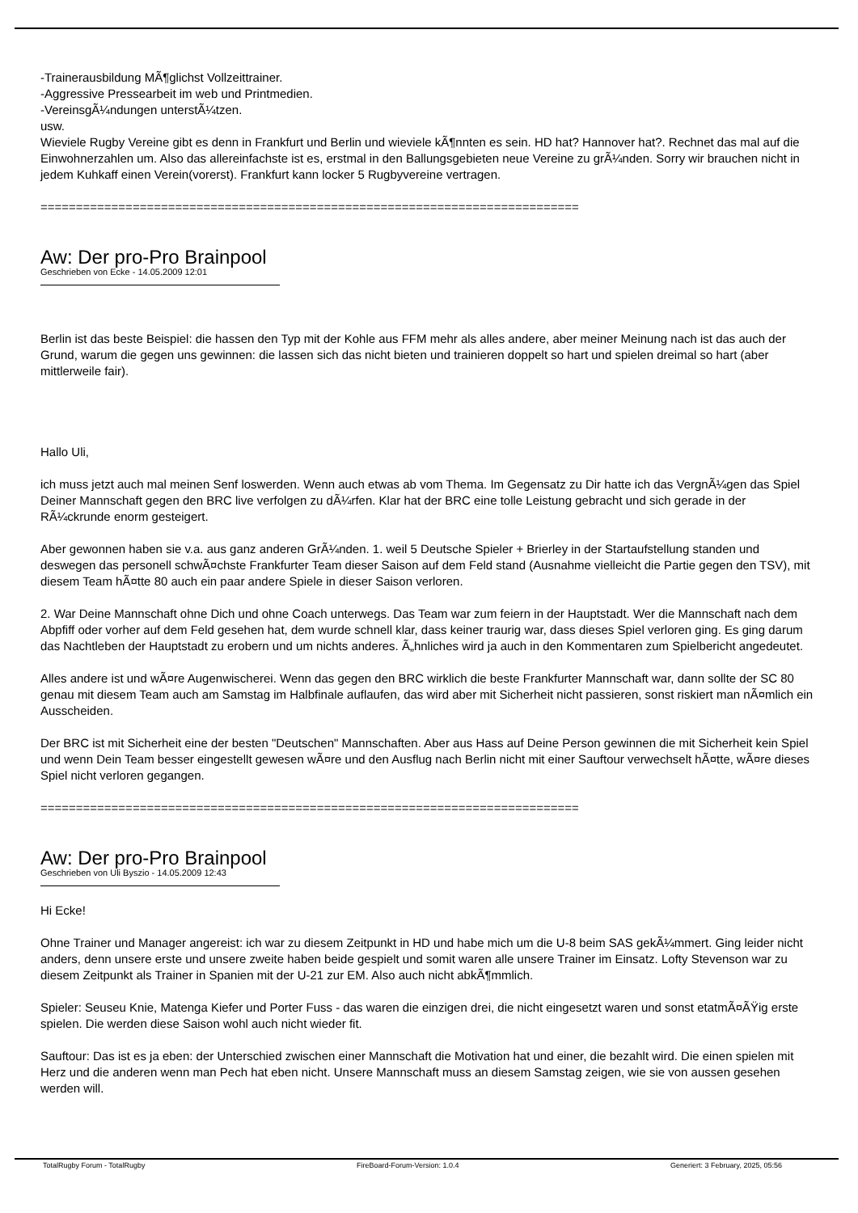-Trainerausbildung MÃ¶glichst Vollzeittrainer.
-Aggressive Pressearbeit im web und Printmedien.
-VereinsgÃ¼ndungen unterstÃ¼tzen.
usw.
Wieviele Rugby Vereine gibt es denn in Frankfurt und Berlin und wieviele kÃ¶nnten es sein. HD hat? Hannover hat?. Rechnet das mal auf die Einwohnerzahlen um. Also das allereinfachste ist es, erstmal in den Ballungsgebieten neue Vereine zu grÃ¼nden. Sorry wir brauchen nicht in jedem Kuhkaff einen Verein(vorerst). Frankfurt kann locker 5 Rugbyvereine vertragen.
============================================================================
Aw: Der pro-Pro Brainpool
Geschrieben von Ecke - 14.05.2009 12:01
Berlin ist das beste Beispiel: die hassen den Typ mit der Kohle aus FFM mehr als alles andere, aber meiner Meinung nach ist das auch der Grund, warum die gegen uns gewinnen: die lassen sich das nicht bieten und trainieren doppelt so hart und spielen dreimal so hart (aber mittlerweile fair).
Hallo Uli,
ich muss jetzt auch mal meinen Senf loswerden. Wenn auch etwas ab vom Thema. Im Gegensatz zu Dir hatte ich das VergnÃ¼gen das Spiel Deiner Mannschaft gegen den BRC live verfolgen zu dÃ¼rfen. Klar hat der BRC eine tolle Leistung gebracht und sich gerade in der RÃ¼ckrunde enorm gesteigert.
Aber gewonnen haben sie v.a. aus ganz anderen GrÃ¼nden. 1. weil 5 Deutsche Spieler + Brierley in der Startaufstellung standen und deswegen das personell schwÃ¤chste Frankfurter Team dieser Saison auf dem Feld stand (Ausnahme vielleicht die Partie gegen den TSV), mit diesem Team hÃ¤tte 80 auch ein paar andere Spiele in dieser Saison verloren.
2. War Deine Mannschaft ohne Dich und ohne Coach unterwegs. Das Team war zum feiern in der Hauptstadt. Wer die Mannschaft nach dem Abpfiff oder vorher auf dem Feld gesehen hat, dem wurde schnell klar, dass keiner traurig war, dass dieses Spiel verloren ging. Es ging darum das Nachtleben der Hauptstadt zu erobern und um nichts anderes. Ã„hnliches wird ja auch in den Kommentaren zum Spielbericht angedeutet.
Alles andere ist und wÃ¤re Augenwischerei. Wenn das gegen den BRC wirklich die beste Frankfurter Mannschaft war, dann sollte der SC 80 genau mit diesem Team auch am Samstag im Halbfinale auflaufen, das wird aber mit Sicherheit nicht passieren, sonst riskiert man nÃ¤mlich ein Ausscheiden.
Der BRC ist mit Sicherheit eine der besten "Deutschen" Mannschaften. Aber aus Hass auf Deine Person gewinnen die mit Sicherheit kein Spiel und wenn Dein Team besser eingestellt gewesen wÃ¤re und den Ausflug nach Berlin nicht mit einer Sauftour verwechselt hÃ¤tte, wÃ¤re dieses Spiel nicht verloren gegangen.
============================================================================
Aw: Der pro-Pro Brainpool
Geschrieben von Uli Byszio - 14.05.2009 12:43
Hi Ecke!
Ohne Trainer und Manager angereist: ich war zu diesem Zeitpunkt in HD und habe mich um die U-8 beim SAS gekÃ¼mmert. Ging leider nicht anders, denn unsere erste und unsere zweite haben beide gespielt und somit waren alle unsere Trainer im Einsatz. Lofty Stevenson war zu diesem Zeitpunkt als Trainer in Spanien mit der U-21 zur EM. Also auch nicht abkÃ¶mmlich.
Spieler: Seuseu Knie, Matenga Kiefer und Porter Fuss - das waren die einzigen drei, die nicht eingesetzt waren und sonst etatmÃ¤ÃŸig erste spielen. Die werden diese Saison wohl auch nicht wieder fit.
Sauftour: Das ist es ja eben: der Unterschied zwischen einer Mannschaft die Motivation hat und einer, die bezahlt wird. Die einen spielen mit Herz und die anderen wenn man Pech hat eben nicht. Unsere Mannschaft muss an diesem Samstag zeigen, wie sie von aussen gesehen werden will.
TotalRugby Forum - TotalRugby FireBoard-Forum-Version: 1.0.4 Generiert: 3 February, 2025, 05:56